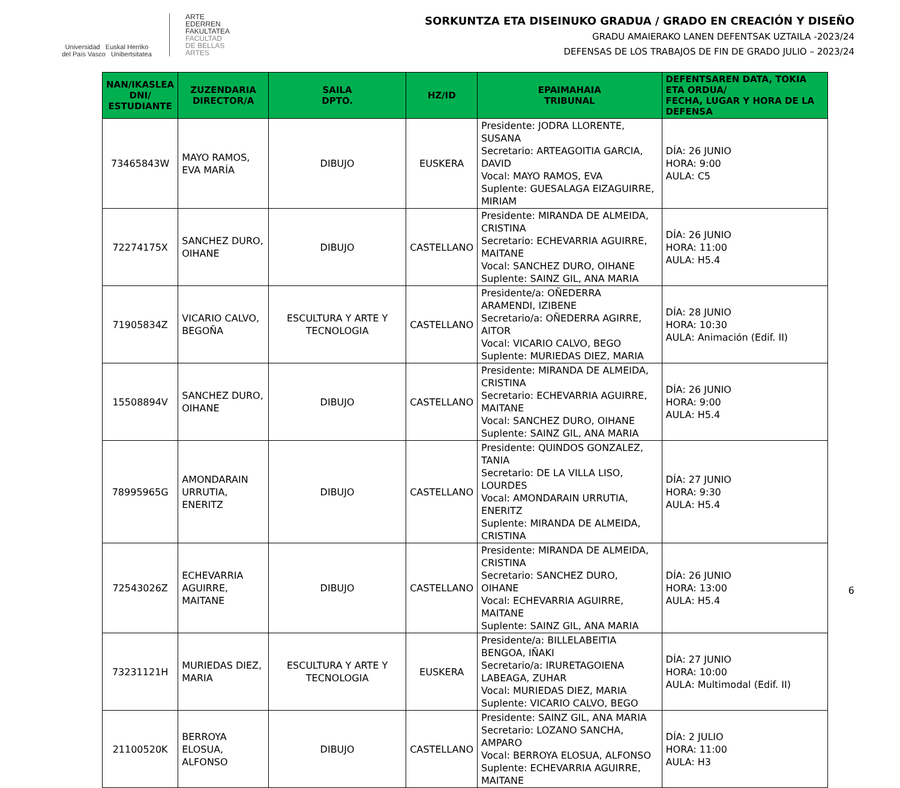Universidad Euskal Herriko
del País Vasco Unibertsitatea
ARTE
EDERREN
FAKULTATEA
FACULTAD
DE BELLAS
ARTES
SORKUNTZA ETA DISEINUKO GRADUA / GRADO EN CREACIÓN Y DISEÑO
GRADU AMAIERAKO LANEN DEFENTSAK UZTAILA -2023/24
DEFENSAS DE LOS TRABAJOS DE FIN DE GRADO JULIO – 2023/24
| NAN/IKASLEA DNI/ ESTUDIANTE | ZUZENDARIA DIRECTOR/A | SAILA DPTO. | HZ/ID | EPAIMAHAIA TRIBUNAL | DEFENTSAREN DATA, TOKIA ETA ORDUA/ FECHA, LUGAR Y HORA DE LA DEFENSA |
| --- | --- | --- | --- | --- | --- |
| 73465843W | MAYO RAMOS, EVA MARÍA | DIBUJO | EUSKERA | Presidente: JODRA LLORENTE, SUSANA Secretario: ARTEAGOITIA GARCIA, DAVID Vocal: MAYO RAMOS, EVA Suplente: GUESALAGA EIZAGUIRRE, MIRIAM | DÍA: 26 JUNIO HORA: 9:00 AULA: C5 |
| 72274175X | SANCHEZ DURO, OIHANE | DIBUJO | CASTELLANO | Presidente: MIRANDA DE ALMEIDA, CRISTINA Secretario: ECHEVARRIA AGUIRRE, MAITANE Vocal: SANCHEZ DURO, OIHANE Suplente: SAINZ GIL, ANA MARIA | DÍA: 26 JUNIO HORA: 11:00 AULA: H5.4 |
| 71905834Z | VICARIO CALVO, BEGOÑA | ESCULTURA Y ARTE Y TECNOLOGIA | CASTELLANO | Presidente/a: OÑEDERRA ARAMENDI, IZIBENE Secretario/a: OÑEDERRA AGIRRE, AITOR Vocal: VICARIO CALVO, BEGO Suplente: MURIEDAS DIEZ, MARIA | DÍA: 28 JUNIO HORA: 10:30 AULA: Animación (Edif. II) |
| 15508894V | SANCHEZ DURO, OIHANE | DIBUJO | CASTELLANO | Presidente: MIRANDA DE ALMEIDA, CRISTINA Secretario: ECHEVARRIA AGUIRRE, MAITANE Vocal: SANCHEZ DURO, OIHANE Suplente: SAINZ GIL, ANA MARIA | DÍA: 26 JUNIO HORA: 9:00 AULA: H5.4 |
| 78995965G | AMONDARAIN URRUTIA, ENERITZ | DIBUJO | CASTELLANO | Presidente: QUINDOS GONZALEZ, TANIA Secretario: DE LA VILLA LISO, LOURDES Vocal: AMONDARAIN URRUTIA, ENERITZ Suplente: MIRANDA DE ALMEIDA, CRISTINA | DÍA: 27 JUNIO HORA: 9:30 AULA: H5.4 |
| 72543026Z | ECHEVARRIA AGUIRRE, MAITANE | DIBUJO | CASTELLANO | Presidente: MIRANDA DE ALMEIDA, CRISTINA Secretario: SANCHEZ DURO, OIHANE Vocal: ECHEVARRIA AGUIRRE, MAITANE Suplente: SAINZ GIL, ANA MARIA | DÍA: 26 JUNIO HORA: 13:00 AULA: H5.4 |
| 73231121H | MURIEDAS DIEZ, MARIA | ESCULTURA Y ARTE Y TECNOLOGIA | EUSKERA | Presidente/a: BILLELABEITIA BENGOA, IÑAKI Secretario/a: IRURETAGOIENA LABEAGA, ZUHAR Vocal: MURIEDAS DIEZ, MARIA Suplente: VICARIO CALVO, BEGO | DÍA: 27 JUNIO HORA: 10:00 AULA: Multimodal (Edif. II) |
| 21100520K | BERROYA ELOSUA, ALFONSO | DIBUJO | CASTELLANO | Presidente: SAINZ GIL, ANA MARIA Secretario: LOZANO SANCHA, AMPARO Vocal: BERROYA ELOSUA, ALFONSO Suplente: ECHEVARRIA AGUIRRE, MAITANE | DÍA: 2 JULIO HORA: 11:00 AULA: H3 |
6